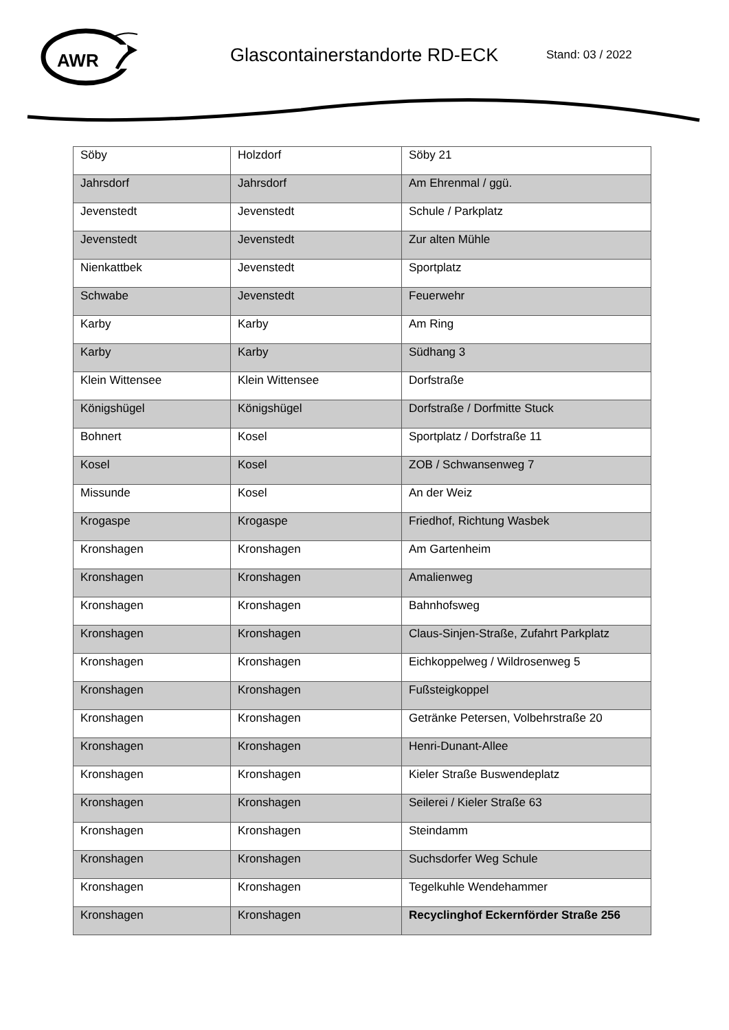AWR
Glascontainerstandorte RD-ECK
Stand: 03 / 2022
| Söby | Holzdorf | Söby 21 |
| Jahrsdorf | Jahrsdorf | Am Ehrenmal / ggü. |
| Jevenstedt | Jevenstedt | Schule / Parkplatz |
| Jevenstedt | Jevenstedt | Zur alten Mühle |
| Nienkattbek | Jevenstedt | Sportplatz |
| Schwabe | Jevenstedt | Feuerwehr |
| Karby | Karby | Am Ring |
| Karby | Karby | Südhang 3 |
| Klein Wittensee | Klein Wittensee | Dorfstraße |
| Königshügel | Königshügel | Dorfstraße / Dorfmitte Stuck |
| Bohnert | Kosel | Sportplatz / Dorfstraße 11 |
| Kosel | Kosel | ZOB / Schwansenweg 7 |
| Missunde | Kosel | An der Weiz |
| Krogaspe | Krogaspe | Friedhof, Richtung Wasbek |
| Kronshagen | Kronshagen | Am Gartenheim |
| Kronshagen | Kronshagen | Amalienweg |
| Kronshagen | Kronshagen | Bahnhofsweg |
| Kronshagen | Kronshagen | Claus-Sinjen-Straße, Zufahrt Parkplatz |
| Kronshagen | Kronshagen | Eichkoppelweg / Wildrosenweg 5 |
| Kronshagen | Kronshagen | Fußsteigkoppel |
| Kronshagen | Kronshagen | Getränke Petersen, Volbehrstraße 20 |
| Kronshagen | Kronshagen | Henri-Dunant-Allee |
| Kronshagen | Kronshagen | Kieler Straße Buswendeplatz |
| Kronshagen | Kronshagen | Seilerei / Kieler Straße 63 |
| Kronshagen | Kronshagen | Steindamm |
| Kronshagen | Kronshagen | Suchsdorfer Weg Schule |
| Kronshagen | Kronshagen | Tegelkuhle Wendehammer |
| Kronshagen | Kronshagen | Recyclinghof Eckernförder Straße 256 |